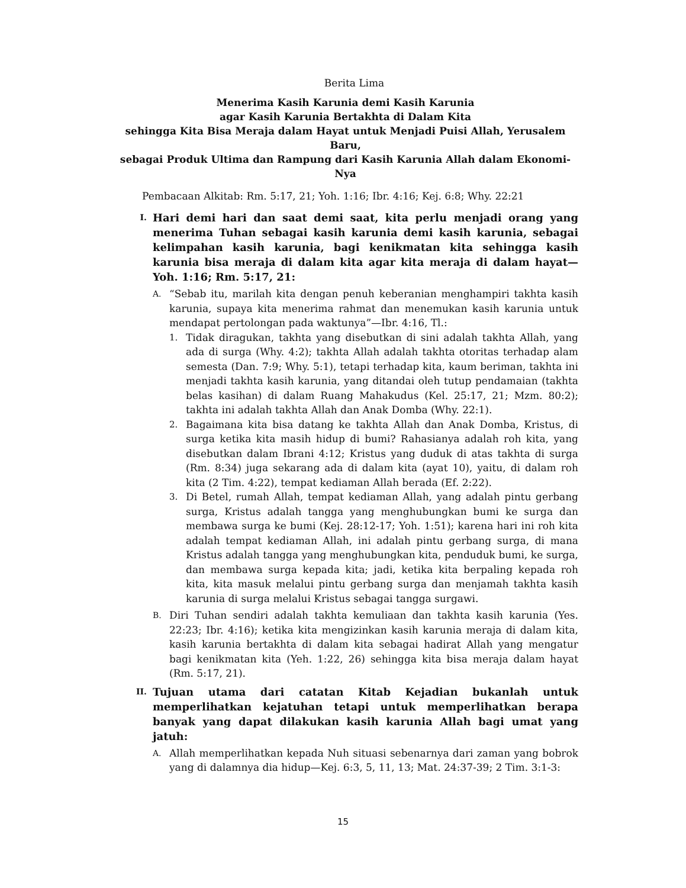Berita Lima
Menerima Kasih Karunia demi Kasih Karunia
agar Kasih Karunia Bertakhta di Dalam Kita
sehingga Kita Bisa Meraja dalam Hayat untuk Menjadi Puisi Allah, Yerusalem Baru,
sebagai Produk Ultima dan Rampung dari Kasih Karunia Allah dalam Ekonomi-Nya
Pembacaan Alkitab: Rm. 5:17, 21; Yoh. 1:16; Ibr. 4:16; Kej. 6:8; Why. 22:21
I.
Hari demi hari dan saat demi saat, kita perlu menjadi orang yang menerima Tuhan sebagai kasih karunia demi kasih karunia, sebagai kelimpahan kasih karunia, bagi kenikmatan kita sehingga kasih karunia bisa meraja di dalam kita agar kita meraja di dalam hayat—Yoh. 1:16; Rm. 5:17, 21:
A.
“Sebab itu, marilah kita dengan penuh keberanian menghampiri takhta kasih karunia, supaya kita menerima rahmat dan menemukan kasih karunia untuk mendapat pertolongan pada waktunya”—Ibr. 4:16, Tl.:
1. Tidak diragukan, takhta yang disebutkan di sini adalah takhta Allah, yang ada di surga (Why. 4:2); takhta Allah adalah takhta otoritas terhadap alam semesta (Dan. 7:9; Why. 5:1), tetapi terhadap kita, kaum beriman, takhta ini menjadi takhta kasih karunia, yang ditandai oleh tutup pendamaian (takhta belas kasihan) di dalam Ruang Mahakudus (Kel. 25:17, 21; Mzm. 80:2); takhta ini adalah takhta Allah dan Anak Domba (Why. 22:1).
2. Bagaimana kita bisa datang ke takhta Allah dan Anak Domba, Kristus, di surga ketika kita masih hidup di bumi? Rahasianya adalah roh kita, yang disebutkan dalam Ibrani 4:12; Kristus yang duduk di atas takhta di surga (Rm. 8:34) juga sekarang ada di dalam kita (ayat 10), yaitu, di dalam roh kita (2 Tim. 4:22), tempat kediaman Allah berada (Ef. 2:22).
3. Di Betel, rumah Allah, tempat kediaman Allah, yang adalah pintu gerbang surga, Kristus adalah tangga yang menghubungkan bumi ke surga dan membawa surga ke bumi (Kej. 28:12-17; Yoh. 1:51); karena hari ini roh kita adalah tempat kediaman Allah, ini adalah pintu gerbang surga, di mana Kristus adalah tangga yang menghubungkan kita, penduduk bumi, ke surga, dan membawa surga kepada kita; jadi, ketika kita berpaling kepada roh kita, kita masuk melalui pintu gerbang surga dan menjamah takhta kasih karunia di surga melalui Kristus sebagai tangga surgawi.
B.
Diri Tuhan sendiri adalah takhta kemuliaan dan takhta kasih karunia (Yes. 22:23; Ibr. 4:16); ketika kita mengizinkan kasih karunia meraja di dalam kita, kasih karunia bertakhta di dalam kita sebagai hadirat Allah yang mengatur bagi kenikmatan kita (Yeh. 1:22, 26) sehingga kita bisa meraja dalam hayat (Rm. 5:17, 21).
II.
Tujuan utama dari catatan Kitab Kejadian bukanlah untuk memperlihatkan kejatuhan tetapi untuk memperlihatkan berapa banyak yang dapat dilakukan kasih karunia Allah bagi umat yang jatuh:
A.
Allah memperlihatkan kepada Nuh situasi sebenarnya dari zaman yang bobrok yang di dalamnya dia hidup—Kej. 6:3, 5, 11, 13; Mat. 24:37-39; 2 Tim. 3:1-3:
15